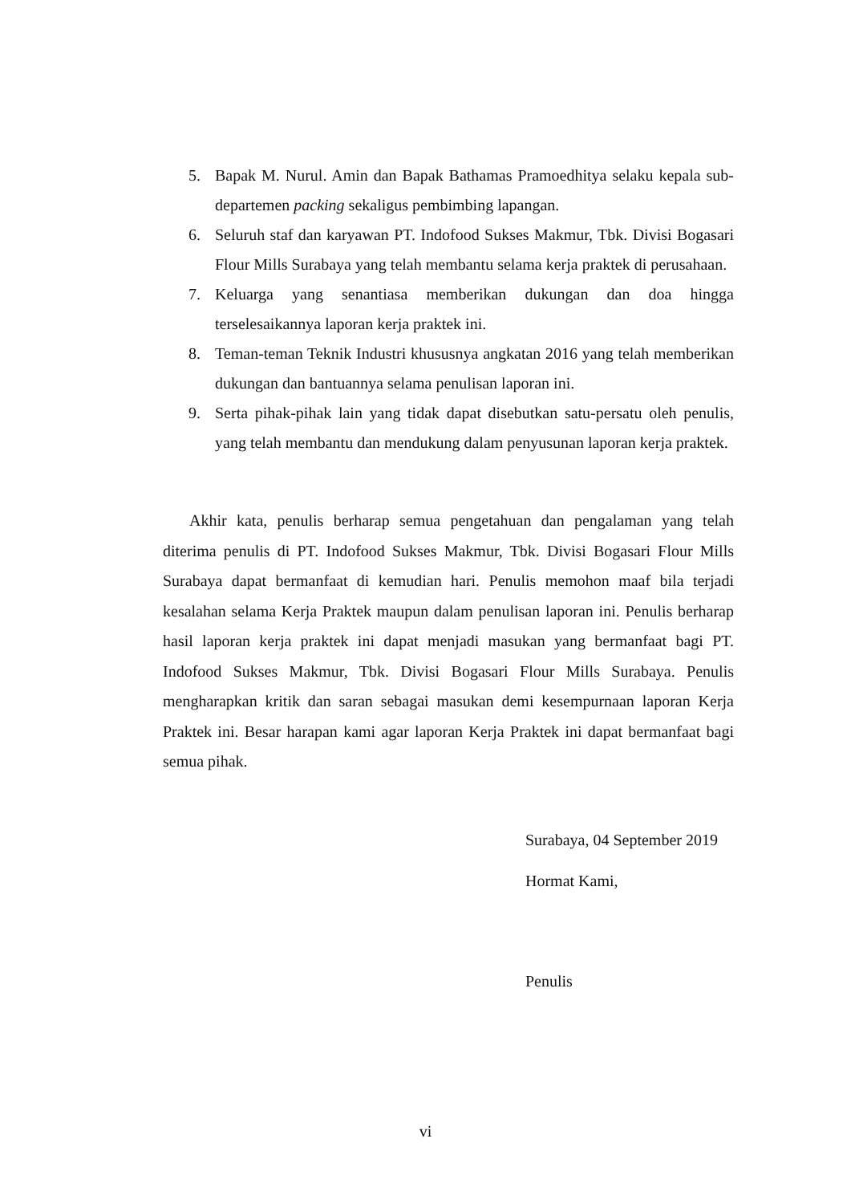5. Bapak M. Nurul. Amin dan Bapak Bathamas Pramoedhitya selaku kepala sub-departemen packing sekaligus pembimbing lapangan.
6. Seluruh staf dan karyawan PT. Indofood Sukses Makmur, Tbk. Divisi Bogasari Flour Mills Surabaya yang telah membantu selama kerja praktek di perusahaan.
7. Keluarga yang senantiasa memberikan dukungan dan doa hingga terselesaikannya laporan kerja praktek ini.
8. Teman-teman Teknik Industri khususnya angkatan 2016 yang telah memberikan dukungan dan bantuannya selama penulisan laporan ini.
9. Serta pihak-pihak lain yang tidak dapat disebutkan satu-persatu oleh penulis, yang telah membantu dan mendukung dalam penyusunan laporan kerja praktek.
Akhir kata, penulis berharap semua pengetahuan dan pengalaman yang telah diterima penulis di PT. Indofood Sukses Makmur, Tbk. Divisi Bogasari Flour Mills Surabaya dapat bermanfaat di kemudian hari. Penulis memohon maaf bila terjadi kesalahan selama Kerja Praktek maupun dalam penulisan laporan ini. Penulis berharap hasil laporan kerja praktek ini dapat menjadi masukan yang bermanfaat bagi PT. Indofood Sukses Makmur, Tbk. Divisi Bogasari Flour Mills Surabaya. Penulis mengharapkan kritik dan saran sebagai masukan demi kesempurnaan laporan Kerja Praktek ini. Besar harapan kami agar laporan Kerja Praktek ini dapat bermanfaat bagi semua pihak.
Surabaya, 04 September 2019
Hormat Kami,
Penulis
vi